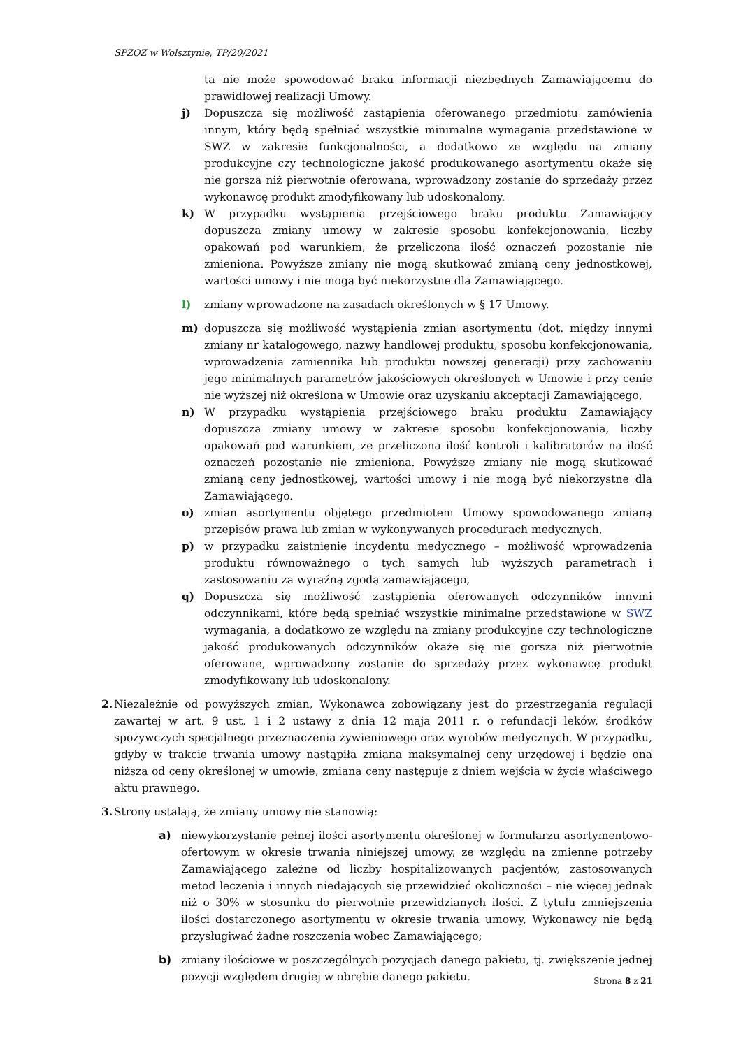SPZOZ w Wolsztynie, TP/20/2021
ta nie może spowodować braku informacji niezbędnych Zamawiającemu do prawidłowej realizacji Umowy.
j) Dopuszcza się możliwość zastąpienia oferowanego przedmiotu zamówienia innym, który będą spełniać wszystkie minimalne wymagania przedstawione w SWZ w zakresie funkcjonalności, a dodatkowo ze względu na zmiany produkcyjne czy technologiczne jakość produkowanego asortymentu okaże się nie gorsza niż pierwotnie oferowana, wprowadzony zostanie do sprzedaży przez wykonawcę produkt zmodyfikowany lub udoskonalony.
k) W przypadku wystąpienia przejściowego braku produktu Zamawiający dopuszcza zmiany umowy w zakresie sposobu konfekcjonowania, liczby opakowań pod warunkiem, że przeliczona ilość oznaczeń pozostanie nie zmieniona. Powyższe zmiany nie mogą skutkować zmianą ceny jednostkowej, wartości umowy i nie mogą być niekorzystne dla Zamawiającego.
l) zmiany wprowadzone na zasadach określonych w § 17 Umowy.
m) dopuszcza się możliwość wystąpienia zmian asortymentu (dot. między innymi zmiany nr katalogowego, nazwy handlowej produktu, sposobu konfekcjonowania, wprowadzenia zamiennika lub produktu nowszej generacji) przy zachowaniu jego minimalnych parametrów jakościowych określonych w Umowie i przy cenie nie wyższej niż określona w Umowie oraz uzyskaniu akceptacji Zamawiającego,
n) W przypadku wystąpienia przejściowego braku produktu Zamawiający dopuszcza zmiany umowy w zakresie sposobu konfekcjonowania, liczby opakowań pod warunkiem, że przeliczona ilość kontroli i kalibratorów na ilość oznaczeń pozostanie nie zmieniona. Powyższe zmiany nie mogą skutkować zmianą ceny jednostkowej, wartości umowy i nie mogą być niekorzystne dla Zamawiającego.
o) zmian asortymentu objętego przedmiotem Umowy spowodowanego zmianą przepisów prawa lub zmian w wykonywanych procedurach medycznych,
p) w przypadku zaistnienie incydentu medycznego – możliwość wprowadzenia produktu równoważnego o tych samych lub wyższych parametrach i zastosowaniu za wyraźną zgodą zamawiającego,
q) Dopuszcza się możliwość zastąpienia oferowanych odczynników innymi odczynnikami, które będą spełniać wszystkie minimalne przedstawione w SWZ wymagania, a dodatkowo ze względu na zmiany produkcyjne czy technologiczne jakość produkowanych odczynników okaże się nie gorsza niż pierwotnie oferowane, wprowadzony zostanie do sprzedaży przez wykonawcę produkt zmodyfikowany lub udoskonalony.
2.
Niezależnie od powyższych zmian, Wykonawca zobowiązany jest do przestrzegania regulacji zawartej w art. 9 ust. 1 i 2 ustawy z dnia 12 maja 2011 r. o refundacji leków, środków spożywczych specjalnego przeznaczenia żywieniowego oraz wyrobów medycznych. W przypadku, gdyby w trakcie trwania umowy nastąpiła zmiana maksymalnej ceny urzędowej i będzie ona niższa od ceny określonej w umowie, zmiana ceny następuje z dniem wejścia w życie właściwego aktu prawnego.
3.
Strony ustalają, że zmiany umowy nie stanowią:
a) niewykorzystanie pełnej ilości asortymentu określonej w formularzu asortymentowo-ofertowym w okresie trwania niniejszej umowy, ze względu na zmienne potrzeby Zamawiającego zależne od liczby hospitalizowanych pacjentów, zastosowanych metod leczenia i innych niedających się przewidzieć okoliczności – nie więcej jednak niż o 30% w stosunku do pierwotnie przewidzianych ilości. Z tytułu zmniejszenia ilości dostarczonego asortymentu w okresie trwania umowy, Wykonawcy nie będą przysługiwać żadne roszczenia wobec Zamawiającego;
b) zmiany ilościowe w poszczególnych pozycjach danego pakietu, tj. zwiększenie jednej pozycji względem drugiej w obrębie danego pakietu.
Strona 8 z 21